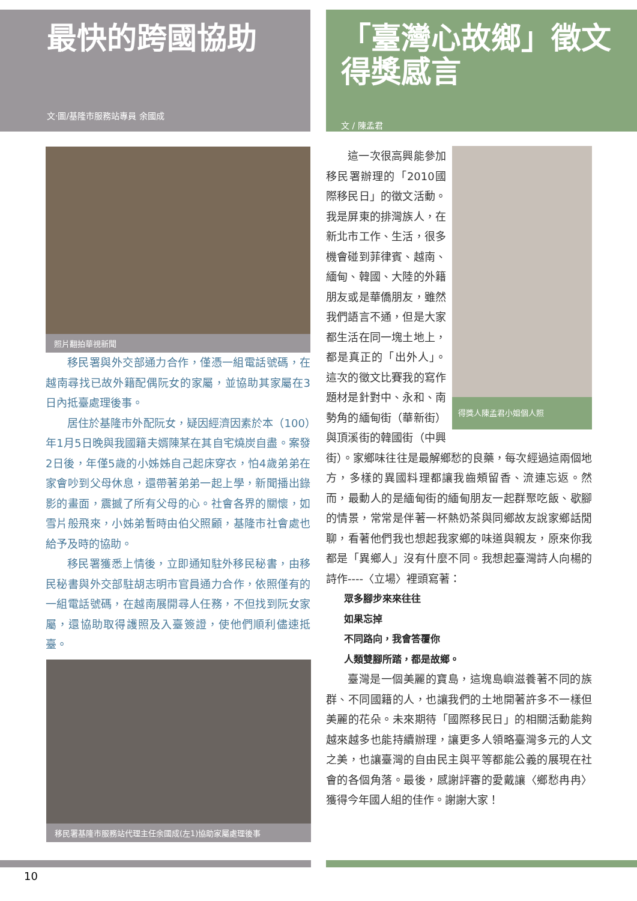最快的跨國協助
文‧圖/基隆市服務站專員 余國成
照片翻拍華視新聞
移民署與外交部通力合作，僅憑一組電話號碼，在越南尋找已故外籍配偶阮女的家屬，並協助其家屬在3日內抵臺處理後事。
居住於基隆市外配阮女，疑因經濟因素於本（100）年1月5日晚與我國籍夫婿陳某在其自宅燒炭自盡。案發2日後，年僅5歲的小姊姊自己起床穿衣，怕4歲弟弟在家會吵到父母休息，還帶著弟弟一起上學，新聞播出錄影的畫面，震撼了所有父母的心。社會各界的關懷，如雪片般飛來，小姊弟暫時由伯父照顧，基隆市社會處也給予及時的協助。
移民署獲悉上情後，立即通知駐外移民秘書，由移民秘書與外交部駐胡志明市官員通力合作，依照僅有的一組電話號碼，在越南展開尋人任務，不但找到阮女家屬，還協助取得護照及入臺簽證，使他們順利儘速抵臺。
移民署基隆市服務站代理主任余國成(左1)協助家屬處理後事
「臺灣心故鄉」徵文
得獎感言
文 / 陳孟君
得獎人陳孟君小姐個人照
這一次很高興能參加移民署辦理的「2010國際移民日」的徵文活動。我是屏東的排灣族人，在新北市工作、生活，很多機會碰到菲律賓、越南、緬甸、韓國、大陸的外籍朋友或是華僑朋友，雖然我們語言不通，但是大家都生活在同一塊土地上，都是真正的「出外人」。這次的徵文比賽我的寫作題材是針對中、永和、南勢角的緬甸街（華新街）與頂溪街的韓國街（中興街）。家鄉味往往是最解鄉愁的良藥，每次經過這兩個地方，多樣的異國料理都讓我齒頰留香、流連忘返。然而，最動人的是緬甸街的緬甸朋友一起群聚吃飯、歇腳的情景，常常是伴著一杯熱奶茶與同鄉故友說家鄉話閒聊，看著他們我也想起我家鄉的味道與親友，原來你我都是「異鄉人」沒有什麼不同。我想起臺灣詩人向楊的詩作----〈立場〉裡頭寫著：
眾多腳步來來往往
如果忘掉
不同路向，我會答覆你
人類雙腳所踏，都是故鄉。
臺灣是一個美麗的寶島，這塊島嶼滋養著不同的族群、不同國籍的人，也讓我們的土地開著許多不一樣但美麗的花朵。未來期待「國際移民日」的相關活動能夠越來越多也能持續辦理，讓更多人領略臺灣多元的人文之美，也讓臺灣的自由民主與平等都能公義的展現在社會的各個角落。最後，感謝評審的愛戴讓〈鄉愁冉冉〉獲得今年國人組的佳作。謝謝大家！
10